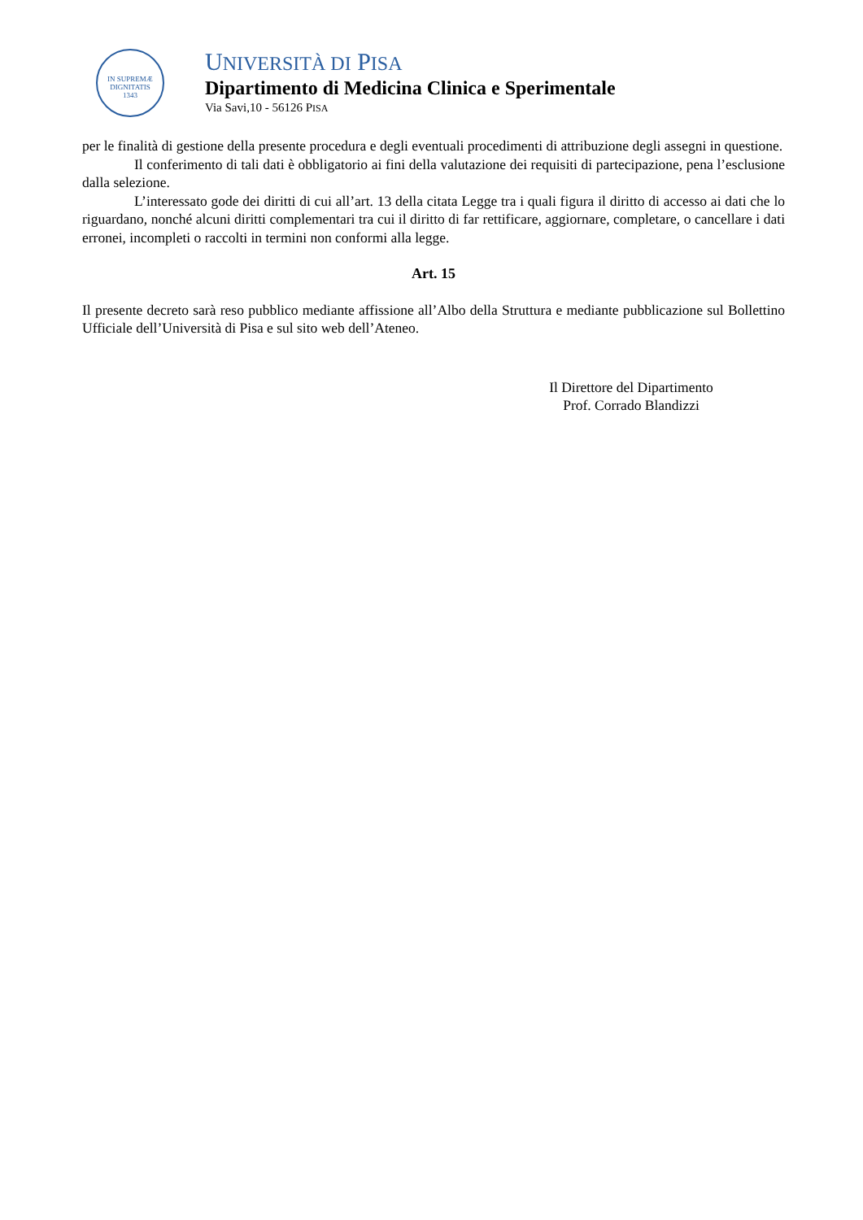IN SUPREMÆ DIGNITATIS
1343
UNIVERSITÀ DI PISA
Dipartimento di Medicina Clinica e Sperimentale
Via Savi,10 - 56126 PISA
per le finalità di gestione della presente procedura e degli eventuali procedimenti di attribuzione degli assegni in questione.
Il conferimento di tali dati è obbligatorio ai fini della valutazione dei requisiti di partecipazione, pena l’esclusione dalla selezione.
L’interessato gode dei diritti di cui all’art. 13 della citata Legge tra i quali figura il diritto di accesso ai dati che lo riguardano, nonché alcuni diritti complementari tra cui il diritto di far rettificare, aggiornare, completare, o cancellare i dati erronei, incompleti o raccolti in termini non conformi alla legge.
Art. 15
Il presente decreto sarà reso pubblico mediante affissione all’Albo della Struttura e mediante pubblicazione sul Bollettino Ufficiale dell’Università di Pisa e sul sito web dell’Ateneo.
Il Direttore del Dipartimento
Prof. Corrado Blandizzi